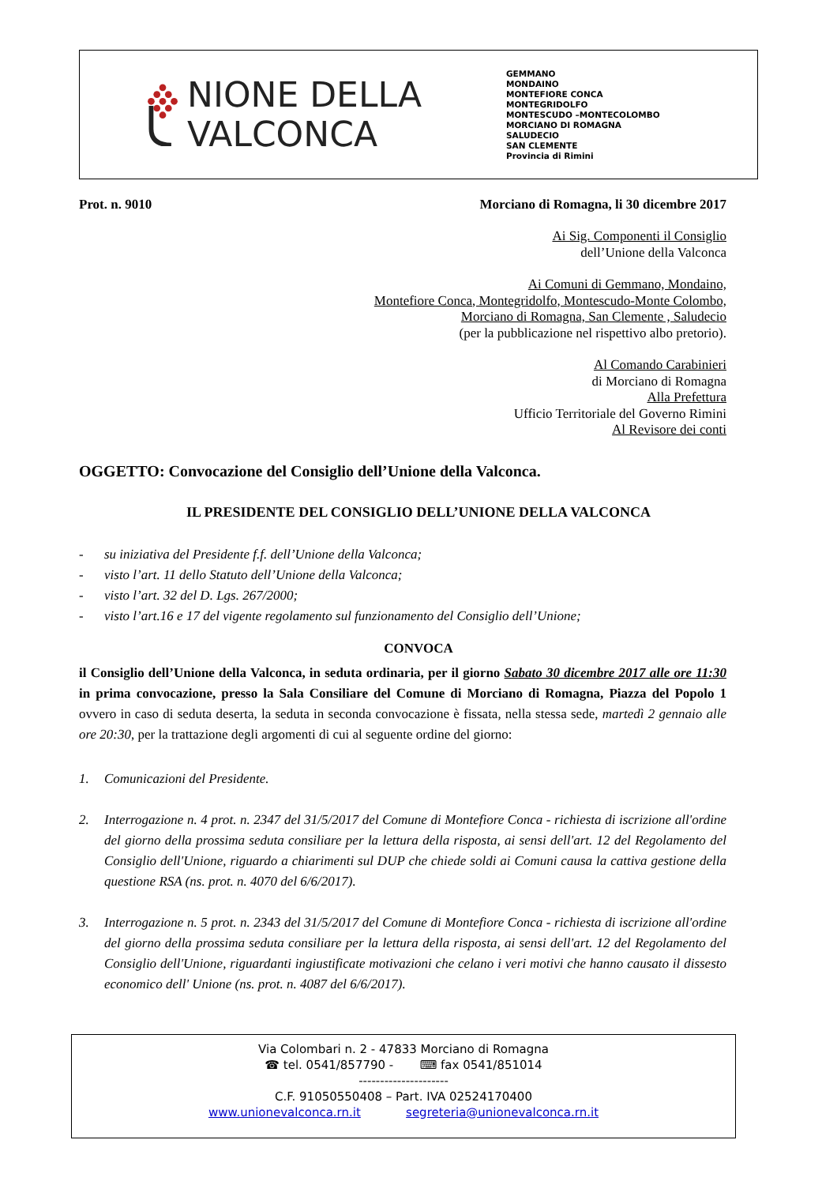NIONE DELLA
VALCONCA
GEMMANO
MONDAINO
MONTEFIORE CONCA
MONTEGRIDOLFO
MONTESCUDO –MONTECOLOMBO
MORCIANO DI ROMAGNA
SALUDECIO
SAN CLEMENTE
Provincia di Rimini
Prot. n. 9010 Morciano di Romagna, li 30 dicembre 2017
Ai Sig. Componenti il Consiglio
dell’Unione della Valconca
Ai Comuni di Gemmano, Mondaino,
Montefiore Conca, Montegridolfo, Montescudo-Monte Colombo,
Morciano di Romagna, San Clemente , Saludecio
(per la pubblicazione nel rispettivo albo pretorio).
Al Comando Carabinieri
di Morciano di Romagna
Alla Prefettura
Ufficio Territoriale del Governo Rimini
Al Revisore dei conti
OGGETTO: Convocazione del Consiglio dell’Unione della Valconca.
IL PRESIDENTE DEL CONSIGLIO DELL’UNIONE DELLA VALCONCA
- su iniziativa del Presidente f.f. dell’Unione della Valconca;
- visto l’art. 11 dello Statuto dell’Unione della Valconca;
- visto l’art. 32 del D. Lgs. 267/2000;
- visto l’art.16 e 17 del vigente regolamento sul funzionamento del Consiglio dell’Unione;
CONVOCA
il Consiglio dell’Unione della Valconca, in seduta ordinaria, per il giorno Sabato 30 dicembre 2017 alle ore 11:30 in prima convocazione, presso la Sala Consiliare del Comune di Morciano di Romagna, Piazza del Popolo 1 ovvero in caso di seduta deserta, la seduta in seconda convocazione è fissata, nella stessa sede, martedì 2 gennaio alle ore 20:30, per la trattazione degli argomenti di cui al seguente ordine del giorno:
1. Comunicazioni del Presidente.
2. Interrogazione n. 4 prot. n. 2347 del 31/5/2017 del Comune di Montefiore Conca - richiesta di iscrizione all'ordine del giorno della prossima seduta consiliare per la lettura della risposta, ai sensi dell'art. 12 del Regolamento del Consiglio dell'Unione, riguardo a chiarimenti sul DUP che chiede soldi ai Comuni causa la cattiva gestione della questione RSA (ns. prot. n. 4070 del 6/6/2017).
3. Interrogazione n. 5 prot. n. 2343 del 31/5/2017 del Comune di Montefiore Conca - richiesta di iscrizione all'ordine del giorno della prossima seduta consiliare per la lettura della risposta, ai sensi dell'art. 12 del Regolamento del Consiglio dell'Unione, riguardanti ingiustificate motivazioni che celano i veri motivi che hanno causato il dissesto economico dell' Unione (ns. prot. n. 4087 del 6/6/2017).
Via Colombari n. 2 - 47833 Morciano di Romagna
☎ tel. 0541/857790 - ⌨ fax 0541/851014
---------------------
C.F. 91050550408 – Part. IVA 02524170400
www.unionevalconca.rn.it segreteria@unionevalconca.rn.it